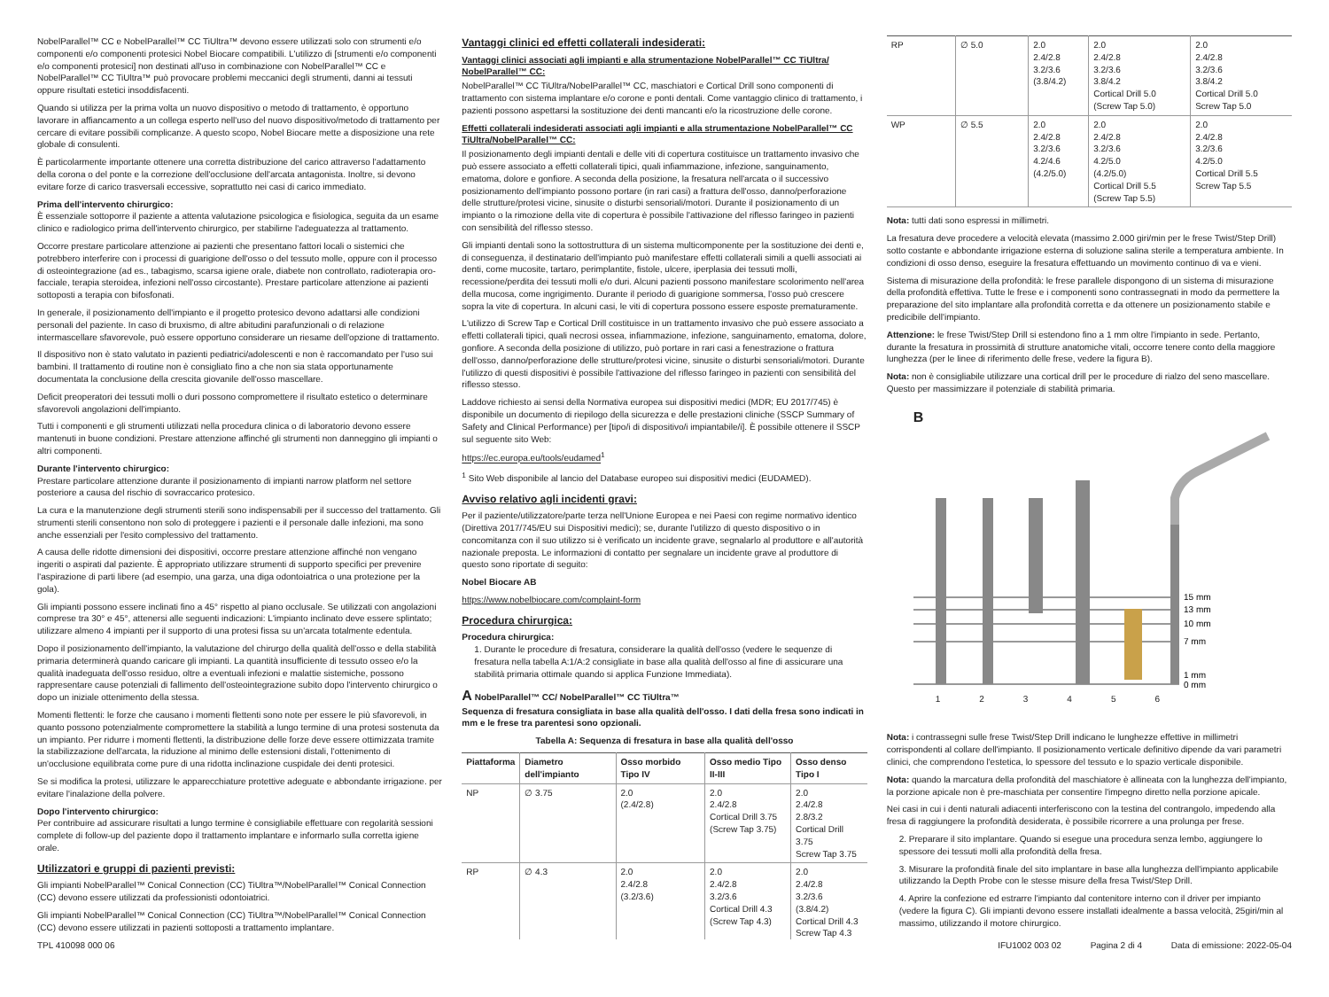NobelParallel™ CC e NobelParallel™ CC TiUltra™ devono essere utilizzati solo con strumenti e/o componenti e/o componenti protesici Nobel Biocare compatibili. L'utilizzo di [strumenti e/o componenti e/o componenti protesici] non destinati all'uso in combinazione con NobelParallel™ CC e NobelParallel™ CC TiUltra™ può provocare problemi meccanici degli strumenti, danni ai tessuti oppure risultati estetici insoddisfacenti.
Quando si utilizza per la prima volta un nuovo dispositivo o metodo di trattamento, è opportuno lavorare in affiancamento a un collega esperto nell'uso del nuovo dispositivo/metodo di trattamento per cercare di evitare possibili complicanze. A questo scopo, Nobel Biocare mette a disposizione una rete globale di consulenti.
È particolarmente importante ottenere una corretta distribuzione del carico attraverso l'adattamento della corona o del ponte e la correzione dell'occlusione dell'arcata antagonista. Inoltre, si devono evitare forze di carico trasversali eccessive, soprattutto nei casi di carico immediato.
Prima dell'intervento chirurgico:
È essenziale sottoporre il paziente a attenta valutazione psicologica e fisiologica, seguita da un esame clinico e radiologico prima dell'intervento chirurgico, per stabilirne l'adeguatezza al trattamento.
Occorre prestare particolare attenzione ai pazienti che presentano fattori locali o sistemici che potrebbero interferire con i processi di guarigione dell'osso o del tessuto molle, oppure con il processo di osteointegrazione (ad es., tabagismo, scarsa igiene orale, diabete non controllato, radioterapia oro-facciale, terapia steroidea, infezioni nell'osso circostante). Prestare particolare attenzione ai pazienti sottoposti a terapia con bifosfonati.
In generale, il posizionamento dell'impianto e il progetto protesico devono adattarsi alle condizioni personali del paziente. In caso di bruxismo, di altre abitudini parafunzionali o di relazione intermascellare sfavorevole, può essere opportuno considerare un riesame dell'opzione di trattamento.
Il dispositivo non è stato valutato in pazienti pediatrici/adolescenti e non è raccomandato per l'uso sui bambini. Il trattamento di routine non è consigliato fino a che non sia stata opportunamente documentata la conclusione della crescita giovanile dell'osso mascellare.
Deficit preoperatori dei tessuti molli o duri possono compromettere il risultato estetico o determinare sfavorevoli angolazioni dell'impianto.
Tutti i componenti e gli strumenti utilizzati nella procedura clinica o di laboratorio devono essere mantenuti in buone condizioni. Prestare attenzione affinché gli strumenti non danneggino gli impianti o altri componenti.
Durante l'intervento chirurgico:
Prestare particolare attenzione durante il posizionamento di impianti narrow platform nel settore posteriore a causa del rischio di sovraccarico protesico.
La cura e la manutenzione degli strumenti sterili sono indispensabili per il successo del trattamento. Gli strumenti sterili consentono non solo di proteggere i pazienti e il personale dalle infezioni, ma sono anche essenziali per l'esito complessivo del trattamento.
A causa delle ridotte dimensioni dei dispositivi, occorre prestare attenzione affinché non vengano ingeriti o aspirati dal paziente. È appropriato utilizzare strumenti di supporto specifici per prevenire l'aspirazione di parti libere (ad esempio, una garza, una diga odontoiatrica o una protezione per la gola).
Gli impianti possono essere inclinati fino a 45° rispetto al piano occlusale. Se utilizzati con angolazioni comprese tra 30° e 45°, attenersi alle seguenti indicazioni: L'impianto inclinato deve essere splintato; utilizzare almeno 4 impianti per il supporto di una protesi fissa su un'arcata totalmente edentula.
Dopo il posizionamento dell'impianto, la valutazione del chirurgo della qualità dell'osso e della stabilità primaria determinerà quando caricare gli impianti. La quantità insufficiente di tessuto osseo e/o la qualità inadeguata dell'osso residuo, oltre a eventuali infezioni e malattie sistemiche, possono rappresentare cause potenziali di fallimento dell'osteointegrazione subito dopo l'intervento chirurgico o dopo un iniziale ottenimento della stessa.
Momenti flettenti: le forze che causano i momenti flettenti sono note per essere le più sfavorevoli, in quanto possono potenzialmente compromettere la stabilità a lungo termine di una protesi sostenuta da un impianto. Per ridurre i momenti flettenti, la distribuzione delle forze deve essere ottimizzata tramite la stabilizzazione dell'arcata, la riduzione al minimo delle estensioni distali, l'ottenimento di un'occlusione equilibrata come pure di una ridotta inclinazione cuspidale dei denti protesici.
Se si modifica la protesi, utilizzare le apparecchiature protettive adeguate e abbondante irrigazione. per evitare l'inalazione della polvere.
Dopo l'intervento chirurgico:
Per contribuire ad assicurare risultati a lungo termine è consigliabile effettuare con regolarità sessioni complete di follow-up del paziente dopo il trattamento implantare e informarlo sulla corretta igiene orale.
Utilizzatori e gruppi di pazienti previsti:
Gli impianti NobelParallel™ Conical Connection (CC) TiUltra™/NobelParallel™ Conical Connection (CC) devono essere utilizzati da professionisti odontoiatrici.
Gli impianti NobelParallel™ Conical Connection (CC) TiUltra™/NobelParallel™ Conical Connection (CC) devono essere utilizzati in pazienti sottoposti a trattamento implantare.
Vantaggi clinici ed effetti collaterali indesiderati:
Vantaggi clinici associati agli impianti e alla strumentazione NobelParallel™ CC TiUltra/ NobelParallel™ CC:
NobelParallel™ CC TiUltra/NobelParallel™ CC, maschiatori e Cortical Drill sono componenti di trattamento con sistema implantare e/o corone e ponti dentali. Come vantaggio clinico di trattamento, i pazienti possono aspettarsi la sostituzione dei denti mancanti e/o la ricostruzione delle corone.
Effetti collaterali indesiderati associati agli impianti e alla strumentazione NobelParallel™ CC TiUltra/NobelParallel™ CC:
Il posizionamento degli impianti dentali e delle viti di copertura costituisce un trattamento invasivo che può essere associato a effetti collaterali tipici, quali infiammazione, infezione, sanguinamento, ematoma, dolore e gonfiore. A seconda della posizione, la fresatura nell'arcata o il successivo posizionamento dell'impianto possono portare (in rari casi) a frattura dell'osso, danno/perforazione delle strutture/protesi vicine, sinusite o disturbi sensoriali/motori. Durante il posizionamento di un impianto o la rimozione della vite di copertura è possibile l'attivazione del riflesso faringeo in pazienti con sensibilità del riflesso stesso.
Gli impianti dentali sono la sottostruttura di un sistema multicomponente per la sostituzione dei denti e, di conseguenza, il destinatario dell'impianto può manifestare effetti collaterali simili a quelli associati ai denti, come mucosite, tartaro, perimplantite, fistole, ulcere, iperplasia dei tessuti molli, recessione/perdita dei tessuti molli e/o duri. Alcuni pazienti possono manifestare scolorimento nell'area della mucosa, come ingrigimento. Durante il periodo di guarigione sommersa, l'osso può crescere sopra la vite di copertura. In alcuni casi, le viti di copertura possono essere esposte prematuramente.
L'utilizzo di Screw Tap e Cortical Drill costituisce in un trattamento invasivo che può essere associato a effetti collaterali tipici, quali necrosi ossea, infiammazione, infezione, sanguinamento, ematoma, dolore, gonfiore. A seconda della posizione di utilizzo, può portare in rari casi a fenestrazione o frattura dell'osso, danno/perforazione delle strutture/protesi vicine, sinusite o disturbi sensoriali/motori. Durante l'utilizzo di questi dispositivi è possibile l'attivazione del riflesso faringeo in pazienti con sensibilità del riflesso stesso.
Laddove richiesto ai sensi della Normativa europea sui dispositivi medici (MDR; EU 2017/745) è disponibile un documento di riepilogo della sicurezza e delle prestazioni cliniche (SSCP Summary of Safety and Clinical Performance) per [tipo/i di dispositivo/i impiantabile/i]. È possibile ottenere il SSCP sul seguente sito Web:
https://ec.europa.eu/tools/eudamed<sup>1</sup>
<sup>1</sup> Sito Web disponibile al lancio del Database europeo sui dispositivi medici (EUDAMED).
Avviso relativo agli incidenti gravi:
Per il paziente/utilizzatore/parte terza nell'Unione Europea e nei Paesi con regime normativo identico (Direttiva 2017/745/EU sui Dispositivi medici); se, durante l'utilizzo di questo dispositivo o in concomitanza con il suo utilizzo si è verificato un incidente grave, segnalarlo al produttore e all'autorità nazionale preposta. Le informazioni di contatto per segnalare un incidente grave al produttore di questo sono riportate di seguito:
Nobel Biocare AB
https://www.nobelbiocare.com/complaint-form
Procedura chirurgica:
Procedura chirurgica:
1. Durante le procedure di fresatura, considerare la qualità dell'osso (vedere le sequenze di fresatura nella tabella A:1/A:2 consigliate in base alla qualità dell'osso al fine di assicurare una stabilità primaria ottimale quando si applica Funzione Immediata).
A NobelParallel™ CC/ NobelParallel™ CC TiUltra™
Sequenza di fresatura consigliata in base alla qualità dell'osso. I dati della fresa sono indicati in mm e le frese tra parentesi sono opzionali.
Tabella A: Sequenza di fresatura in base alla qualità dell'osso
| Piattaforma | Diametro dell'impianto | Osso morbido Tipo IV | Osso medio Tipo II-III | Osso denso Tipo I |
| --- | --- | --- | --- | --- |
| NP | ∅ 3.75 | 2.0 (2.4/2.8) | 2.0 2.4/2.8 Cortical Drill 3.75 (Screw Tap 3.75) | 2.0 2.4/2.8 2.8/3.2 Cortical Drill 3.75 Screw Tap 3.75 |
| RP | ∅ 4.3 | 2.0 2.4/2.8 (3.2/3.6) | 2.0 2.4/2.8 3.2/3.6 Cortical Drill 4.3 (Screw Tap 4.3) | 2.0 2.4/2.8 3.2/3.6 (3.8/4.2) Cortical Drill 4.3 Screw Tap 4.3 |
| RP | ∅ 5.0 | 2.0 2.4/2.8 3.2/3.6 (3.8/4.2) | 2.0 2.4/2.8 3.2/3.6 3.8/4.2 Cortical Drill 5.0 (Screw Tap 5.0) | 2.0 2.4/2.8 3.2/3.6 3.8/4.2 Cortical Drill 5.0 Screw Tap 5.0 |
| WP | ∅ 5.5 | 2.0 2.4/2.8 3.2/3.6 4.2/4.6 (4.2/5.0) | 2.0 2.4/2.8 3.2/3.6 4.2/5.0 (4.2/5.0) Cortical Drill 5.5 (Screw Tap 5.5) | 2.0 2.4/2.8 3.2/3.6 4.2/5.0 Cortical Drill 5.5 Screw Tap 5.5 |
Nota: tutti dati sono espressi in millimetri.
La fresatura deve procedere a velocità elevata (massimo 2.000 giri/min per le frese Twist/Step Drill) sotto costante e abbondante irrigazione esterna di soluzione salina sterile a temperatura ambiente. In condizioni di osso denso, eseguire la fresatura effettuando un movimento continuo di va e vieni.
Sistema di misurazione della profondità: le frese parallele dispongono di un sistema di misurazione della profondità effettiva. Tutte le frese e i componenti sono contrassegnati in modo da permettere la preparazione del sito implantare alla profondità corretta e da ottenere un posizionamento stabile e predicibile dell'impianto.
Attenzione: le frese Twist/Step Drill si estendono fino a 1 mm oltre l'impianto in sede. Pertanto, durante la fresatura in prossimità di strutture anatomiche vitali, occorre tenere conto della maggiore lunghezza (per le linee di riferimento delle frese, vedere la figura B).
Nota: non è consigliabile utilizzare una cortical drill per le procedure di rialzo del seno mascellare. Questo per massimizzare il potenziale di stabilità primaria.
B
15 mm
13 mm
10 mm
7 mm
1 mm
0 mm
1 2 3 4 5 6
Nota: i contrassegni sulle frese Twist/Step Drill indicano le lunghezze effettive in millimetri corrispondenti al collare dell'impianto. Il posizionamento verticale definitivo dipende da vari parametri clinici, che comprendono l'estetica, lo spessore del tessuto e lo spazio verticale disponibile.
Nota: quando la marcatura della profondità del maschiatore è allineata con la lunghezza dell'impianto, la porzione apicale non è pre-maschiata per consentire l'impegno diretto nella porzione apicale.
Nei casi in cui i denti naturali adiacenti interferiscono con la testina del contrangolo, impedendo alla fresa di raggiungere la profondità desiderata, è possibile ricorrere a una prolunga per frese.
2. Preparare il sito implantare. Quando si esegue una procedura senza lembo, aggiungere lo spessore dei tessuti molli alla profondità della fresa.
3. Misurare la profondità finale del sito implantare in base alla lunghezza dell'impianto applicabile utilizzando la Depth Probe con le stesse misure della fresa Twist/Step Drill.
4. Aprire la confezione ed estrarre l'impianto dal contenitore interno con il driver per impianto (vedere la figura C). Gli impianti devono essere installati idealmente a bassa velocità, 25giri/min al massimo, utilizzando il motore chirurgico.
TPL 410098 000 06 IFU1002 003 02 Pagina 2 di 4 Data di emissione: 2022-05-04